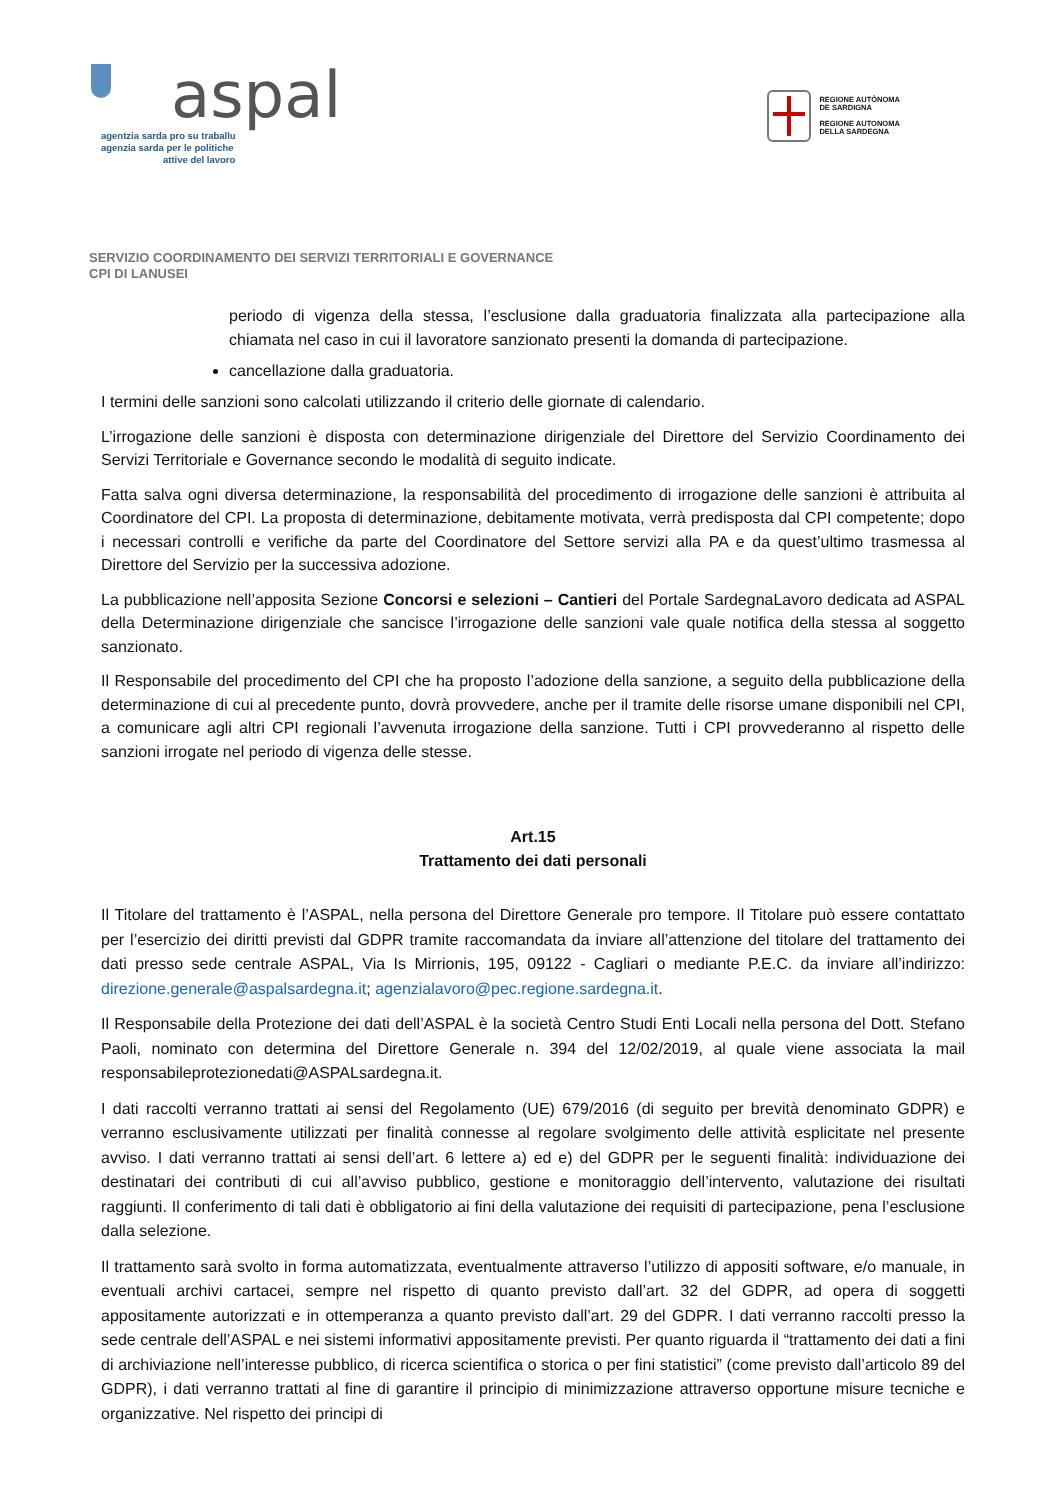aspal
agentzia sarda pro su traballu
agenzia sarda per le politiche
attive del lavoro
REGIONE AUTÒNOMA
DE SARDIGNA
REGIONE AUTONOMA
DELLA SARDEGNA
SERVIZIO COORDINAMENTO DEI SERVIZI TERRITORIALI E GOVERNANCE
CPI DI LANUSEI
periodo di vigenza della stessa, l’esclusione dalla graduatoria finalizzata alla partecipazione alla chiamata nel caso in cui il lavoratore sanzionato presenti la domanda di partecipazione.
cancellazione dalla graduatoria.
I termini delle sanzioni sono calcolati utilizzando il criterio delle giornate di calendario.
L’irrogazione delle sanzioni è disposta con determinazione dirigenziale del Direttore del Servizio Coordinamento dei Servizi Territoriale e Governance secondo le modalità di seguito indicate.
Fatta salva ogni diversa determinazione, la responsabilità del procedimento di irrogazione delle sanzioni è attribuita al Coordinatore del CPI. La proposta di determinazione, debitamente motivata, verrà predisposta dal CPI competente; dopo i necessari controlli e verifiche da parte del Coordinatore del Settore servizi alla PA e da quest’ultimo trasmessa al Direttore del Servizio per la successiva adozione.
La pubblicazione nell’apposita Sezione Concorsi e selezioni – Cantieri del Portale SardegnaLavoro dedicata ad ASPAL della Determinazione dirigenziale che sancisce l’irrogazione delle sanzioni vale quale notifica della stessa al soggetto sanzionato.
Il Responsabile del procedimento del CPI che ha proposto l’adozione della sanzione, a seguito della pubblicazione della determinazione di cui al precedente punto, dovrà provvedere, anche per il tramite delle risorse umane disponibili nel CPI, a comunicare agli altri CPI regionali l’avvenuta irrogazione della sanzione. Tutti i CPI provvederanno al rispetto delle sanzioni irrogate nel periodo di vigenza delle stesse.
Art.15
Trattamento dei dati personali
Il Titolare del trattamento è l’ASPAL, nella persona del Direttore Generale pro tempore. Il Titolare può essere contattato per l’esercizio dei diritti previsti dal GDPR tramite raccomandata da inviare all’attenzione del titolare del trattamento dei dati presso sede centrale ASPAL, Via Is Mirrionis, 195, 09122 - Cagliari o mediante P.E.C. da inviare all’indirizzo: direzione.generale@aspalsardegna.it; agenzialavoro@pec.regione.sardegna.it.
Il Responsabile della Protezione dei dati dell’ASPAL è la società Centro Studi Enti Locali nella persona del Dott. Stefano Paoli, nominato con determina del Direttore Generale n. 394 del 12/02/2019, al quale viene associata la mail responsabileprotezionedati@ASPALsardegna.it.
I dati raccolti verranno trattati ai sensi del Regolamento (UE) 679/2016 (di seguito per brevità denominato GDPR) e verranno esclusivamente utilizzati per finalità connesse al regolare svolgimento delle attività esplicitate nel presente avviso. I dati verranno trattati ai sensi dell’art. 6 lettere a) ed e) del GDPR per le seguenti finalità: individuazione dei destinatari dei contributi di cui all’avviso pubblico, gestione e monitoraggio dell’intervento, valutazione dei risultati raggiunti. Il conferimento di tali dati è obbligatorio ai fini della valutazione dei requisiti di partecipazione, pena l’esclusione dalla selezione.
Il trattamento sarà svolto in forma automatizzata, eventualmente attraverso l’utilizzo di appositi software, e/o manuale, in eventuali archivi cartacei, sempre nel rispetto di quanto previsto dall’art. 32 del GDPR, ad opera di soggetti appositamente autorizzati e in ottemperanza a quanto previsto dall’art. 29 del GDPR. I dati verranno raccolti presso la sede centrale dell’ASPAL e nei sistemi informativi appositamente previsti. Per quanto riguarda il “trattamento dei dati a fini di archiviazione nell’interesse pubblico, di ricerca scientifica o storica o per fini statistici” (come previsto dall’articolo 89 del GDPR), i dati verranno trattati al fine di garantire il principio di minimizzazione attraverso opportune misure tecniche e organizzative. Nel rispetto dei principi di